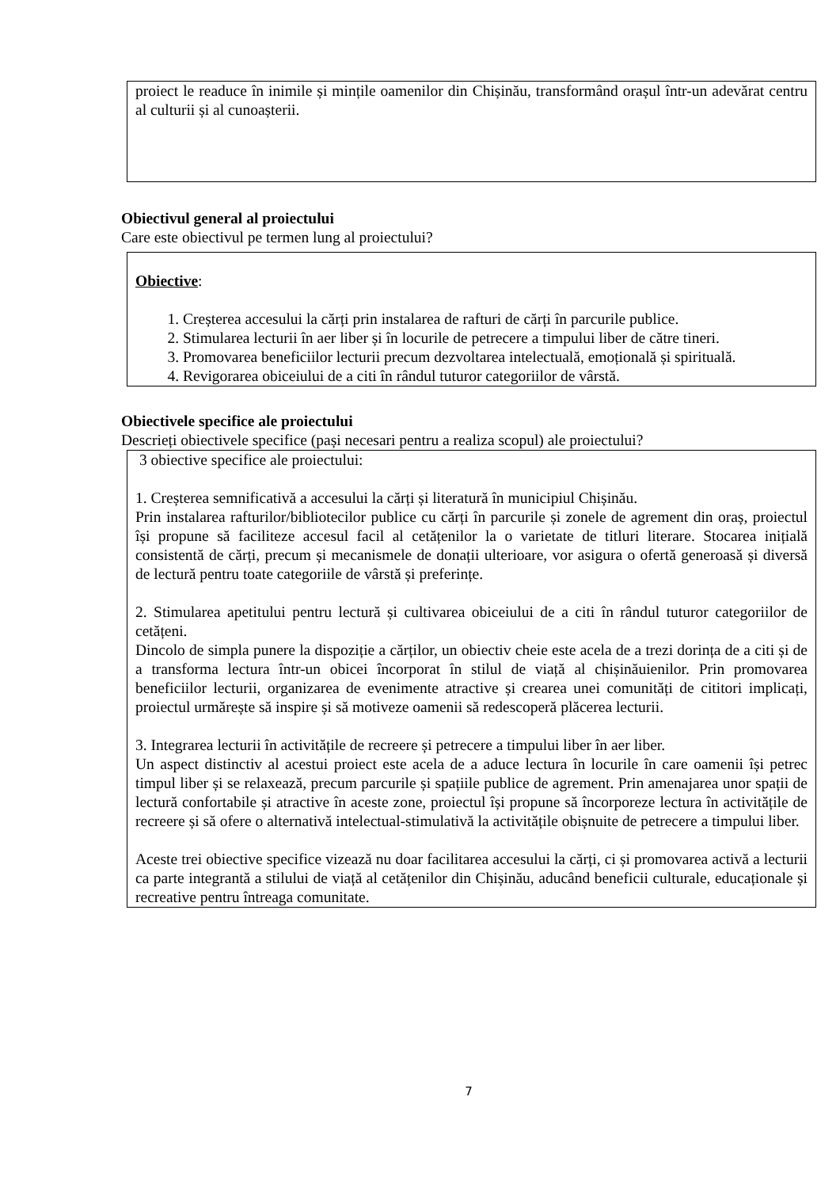proiect le readuce în inimile și mințile oamenilor din Chișinău, transformând orașul într-un adevărat centru al culturii și al cunoașterii.
Obiectivul general al proiectului
Care este obiectivul pe termen lung al proiectului?
Obiective:
1. Creșterea accesului la cărți prin instalarea de rafturi de cărți în parcurile publice.
2. Stimularea lecturii în aer liber și în locurile de petrecere a timpului liber de către tineri.
3. Promovarea beneficiilor lecturii precum dezvoltarea intelectuală, emoțională și spirituală.
4. Revigorarea obiceiului de a citi în rândul tuturor categoriilor de vârstă.
Obiectivele specifice ale proiectului
Descrieți obiectivele specifice (pași necesari pentru a realiza scopul) ale proiectului?
3 obiective specifice ale proiectului:
1. Creșterea semnificativă a accesului la cărți și literatură în municipiul Chișinău.
Prin instalarea rafturilor/bibliotecilor publice cu cărți în parcurile și zonele de agrement din oraș, proiectul își propune să faciliteze accesul facil al cetățenilor la o varietate de titluri literare. Stocarea inițială consistentă de cărți, precum și mecanismele de donații ulterioare, vor asigura o ofertă generoasă și diversă de lectură pentru toate categoriile de vârstă și preferințe.
2. Stimularea apetitului pentru lectură și cultivarea obiceiului de a citi în rândul tuturor categoriilor de cetățeni.
Dincolo de simpla punere la dispoziție a cărților, un obiectiv cheie este acela de a trezi dorința de a citi și de a transforma lectura într-un obicei încorporat în stilul de viață al chișinăuienilor. Prin promovarea beneficiilor lecturii, organizarea de evenimente atractive și crearea unei comunități de cititori implicați, proiectul urmărește să inspire și să motiveze oamenii să redescoperă plăcerea lecturii.
3. Integrarea lecturii în activitățile de recreere și petrecere a timpului liber în aer liber.
Un aspect distinctiv al acestui proiect este acela de a aduce lectura în locurile în care oamenii își petrec timpul liber și se relaxează, precum parcurile și spațiile publice de agrement. Prin amenajarea unor spații de lectură confortabile și atractive în aceste zone, proiectul își propune să încorporeze lectura în activitățile de recreere și să ofere o alternativă intelectual-stimulativă la activitățile obișnuite de petrecere a timpului liber.
Aceste trei obiective specifice vizează nu doar facilitarea accesului la cărți, ci și promovarea activă a lecturii ca parte integrantă a stilului de viață al cetățenilor din Chișinău, aducând beneficii culturale, educaționale și recreative pentru întreaga comunitate.
7